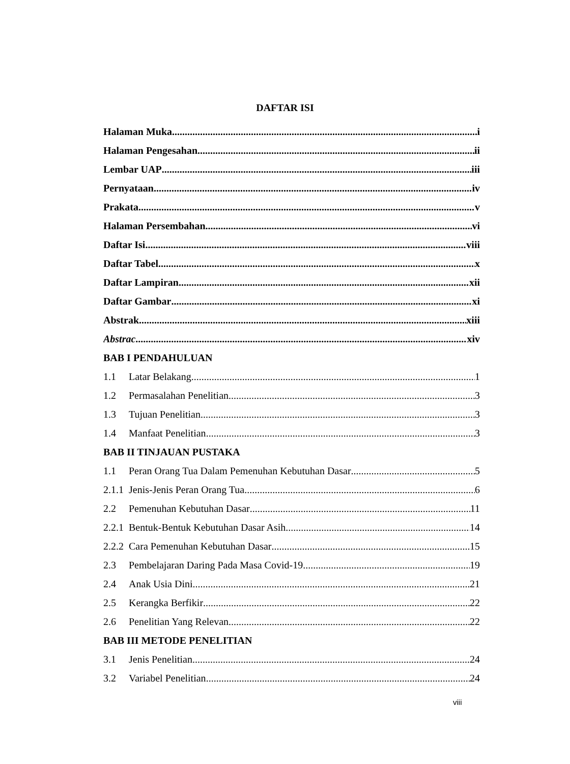DAFTAR ISI
Halaman Muka i
Halaman Pengesahan ii
Lembar UAP iii
Pernyataan iv
Prakata v
Halaman Persembahan vi
Daftar Isi viii
Daftar Tabel x
Daftar Lampiran xii
Daftar Gambar xi
Abstrak xiii
Abstrac xiv
BAB I PENDAHULUAN
1.1 Latar Belakang 1
1.2 Permasalahan Penelitian 3
1.3 Tujuan Penelitian 3
1.4 Manfaat Penelitian 3
BAB II TINJAUAN PUSTAKA
1.1 Peran Orang Tua Dalam Pemenuhan Kebutuhan Dasar 5
2.1.1 Jenis-Jenis Peran Orang Tua 6
2.2 Pemenuhan Kebutuhan Dasar 11
2.2.1 Bentuk-Bentuk Kebutuhan Dasar Asih 14
2.2.2 Cara Pemenuhan Kebutuhan Dasar 15
2.3 Pembelajaran Daring Pada Masa Covid-19 19
2.4 Anak Usia Dini 21
2.5 Kerangka Berfikir 22
2.6 Penelitian Yang Relevan 22
BAB III METODE PENELITIAN
3.1 Jenis Penelitian 24
3.2 Variabel Penelitian 24
viii